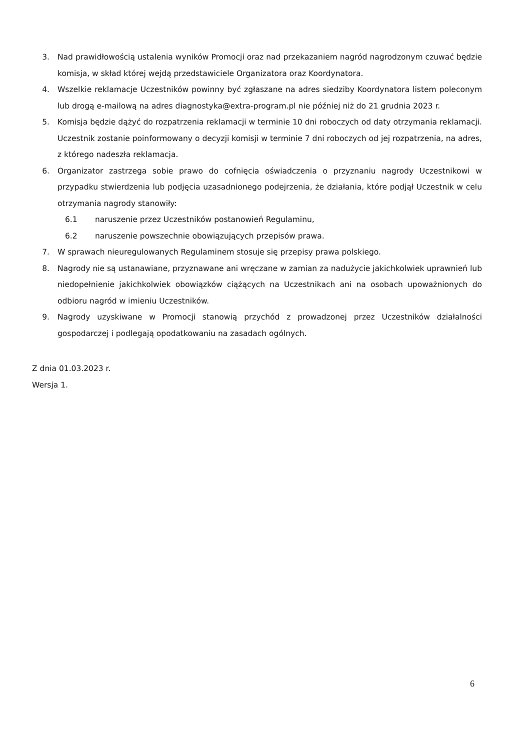3. Nad prawidłowością ustalenia wyników Promocji oraz nad przekazaniem nagród nagrodzonym czuwać będzie komisja, w skład której wejdą przedstawiciele Organizatora oraz Koordynatora.
4. Wszelkie reklamacje Uczestników powinny być zgłaszane na adres siedziby Koordynatora listem poleconym lub drogą e-mailową na adres diagnostyka@extra-program.pl nie później niż do 21 grudnia 2023 r.
5. Komisja będzie dążyć do rozpatrzenia reklamacji w terminie 10 dni roboczych od daty otrzymania reklamacji. Uczestnik zostanie poinformowany o decyzji komisji w terminie 7 dni roboczych od jej rozpatrzenia, na adres, z którego nadeszła reklamacja.
6. Organizator zastrzega sobie prawo do cofnięcia oświadczenia o przyznaniu nagrody Uczestnikowi w przypadku stwierdzenia lub podjęcia uzasadnionego podejrzenia, że działania, które podjął Uczestnik w celu otrzymania nagrody stanowiły:
6.1 naruszenie przez Uczestników postanowień Regulaminu,
6.2 naruszenie powszechnie obowiązujących przepisów prawa.
7. W sprawach nieuregulowanych Regulaminem stosuje się przepisy prawa polskiego.
8. Nagrody nie są ustanawiane, przyznawane ani wręczane w zamian za nadużycie jakichkolwiek uprawnień lub niedopełnienie jakichkolwiek obowiązków ciążących na Uczestnikach ani na osobach upoważnionych do odbioru nagród w imieniu Uczestników.
9. Nagrody uzyskiwane w Promocji stanowią przychód z prowadzonej przez Uczestników działalności gospodarczej i podlegają opodatkowaniu na zasadach ogólnych.
Z dnia 01.03.2023 r.
Wersja 1.
6